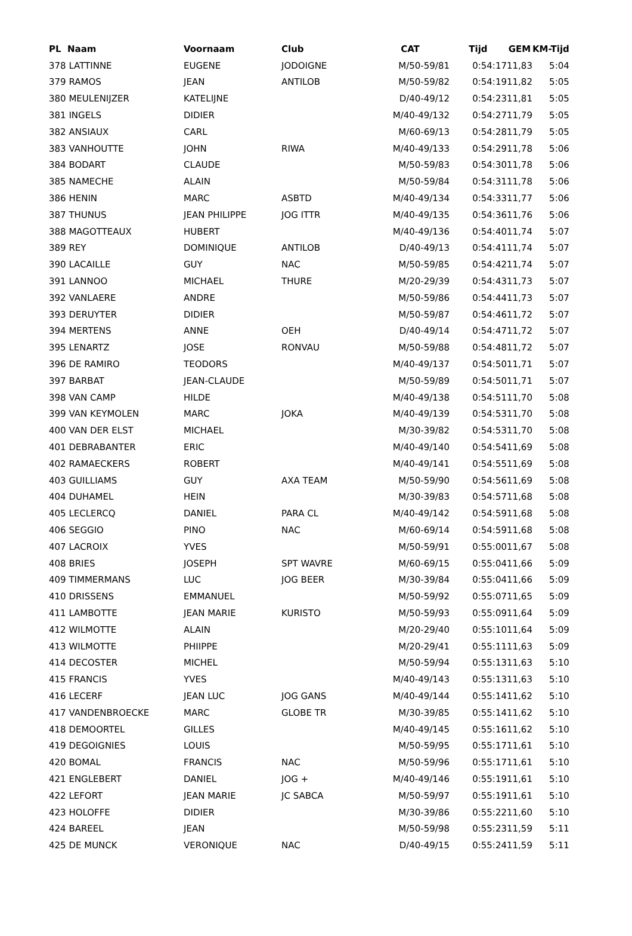| PL Naam | Voornaam | Club | CAT | Tijd | GEM | KM-Tijd |
| --- | --- | --- | --- | --- | --- | --- |
| 378 LATTINNE | EUGENE | JODOIGNE | M/50-59/81 | 0:54:17 | 11,83 | 5:04 |
| 379 RAMOS | JEAN | ANTILOB | M/50-59/82 | 0:54:19 | 11,82 | 5:05 |
| 380 MEULENIJZER | KATELIJNE | | D/40-49/12 | 0:54:23 | 11,81 | 5:05 |
| 381 INGELS | DIDIER | | M/40-49/132 | 0:54:27 | 11,79 | 5:05 |
| 382 ANSIAUX | CARL | | M/60-69/13 | 0:54:28 | 11,79 | 5:05 |
| 383 VANHOUTTE | JOHN | RIWA | M/40-49/133 | 0:54:29 | 11,78 | 5:06 |
| 384 BODART | CLAUDE | | M/50-59/83 | 0:54:30 | 11,78 | 5:06 |
| 385 NAMECHE | ALAIN | | M/50-59/84 | 0:54:31 | 11,78 | 5:06 |
| 386 HENIN | MARC | ASBTD | M/40-49/134 | 0:54:33 | 11,77 | 5:06 |
| 387 THUNUS | JEAN PHILIPPE | JOG ITTR | M/40-49/135 | 0:54:36 | 11,76 | 5:06 |
| 388 MAGOTTEAUX | HUBERT | | M/40-49/136 | 0:54:40 | 11,74 | 5:07 |
| 389 REY | DOMINIQUE | ANTILOB | D/40-49/13 | 0:54:41 | 11,74 | 5:07 |
| 390 LACAILLE | GUY | NAC | M/50-59/85 | 0:54:42 | 11,74 | 5:07 |
| 391 LANNOO | MICHAEL | THURE | M/20-29/39 | 0:54:43 | 11,73 | 5:07 |
| 392 VANLAERE | ANDRE | | M/50-59/86 | 0:54:44 | 11,73 | 5:07 |
| 393 DERUYTER | DIDIER | | M/50-59/87 | 0:54:46 | 11,72 | 5:07 |
| 394 MERTENS | ANNE | OEH | D/40-49/14 | 0:54:47 | 11,72 | 5:07 |
| 395 LENARTZ | JOSE | RONVAU | M/50-59/88 | 0:54:48 | 11,72 | 5:07 |
| 396 DE RAMIRO | TEODORS | | M/40-49/137 | 0:54:50 | 11,71 | 5:07 |
| 397 BARBAT | JEAN-CLAUDE | | M/50-59/89 | 0:54:50 | 11,71 | 5:07 |
| 398 VAN CAMP | HILDE | | M/40-49/138 | 0:54:51 | 11,70 | 5:08 |
| 399 VAN KEYMOLEN | MARC | JOKA | M/40-49/139 | 0:54:53 | 11,70 | 5:08 |
| 400 VAN DER ELST | MICHAEL | | M/30-39/82 | 0:54:53 | 11,70 | 5:08 |
| 401 DEBRABANTER | ERIC | | M/40-49/140 | 0:54:54 | 11,69 | 5:08 |
| 402 RAMAECKERS | ROBERT | | M/40-49/141 | 0:54:55 | 11,69 | 5:08 |
| 403 GUILLIAMS | GUY | AXA TEAM | M/50-59/90 | 0:54:56 | 11,69 | 5:08 |
| 404 DUHAMEL | HEIN | | M/30-39/83 | 0:54:57 | 11,68 | 5:08 |
| 405 LECLERCQ | DANIEL | PARA CL | M/40-49/142 | 0:54:59 | 11,68 | 5:08 |
| 406 SEGGIO | PINO | NAC | M/60-69/14 | 0:54:59 | 11,68 | 5:08 |
| 407 LACROIX | YVES | | M/50-59/91 | 0:55:00 | 11,67 | 5:08 |
| 408 BRIES | JOSEPH | SPT WAVRE | M/60-69/15 | 0:55:04 | 11,66 | 5:09 |
| 409 TIMMERMANS | LUC | JOG BEER | M/30-39/84 | 0:55:04 | 11,66 | 5:09 |
| 410 DRISSENS | EMMANUEL | | M/50-59/92 | 0:55:07 | 11,65 | 5:09 |
| 411 LAMBOTTE | JEAN MARIE | KURISTO | M/50-59/93 | 0:55:09 | 11,64 | 5:09 |
| 412 WILMOTTE | ALAIN | | M/20-29/40 | 0:55:10 | 11,64 | 5:09 |
| 413 WILMOTTE | PHIIPPE | | M/20-29/41 | 0:55:11 | 11,63 | 5:09 |
| 414 DECOSTER | MICHEL | | M/50-59/94 | 0:55:13 | 11,63 | 5:10 |
| 415 FRANCIS | YVES | | M/40-49/143 | 0:55:13 | 11,63 | 5:10 |
| 416 LECERF | JEAN LUC | JOG GANS | M/40-49/144 | 0:55:14 | 11,62 | 5:10 |
| 417 VANDENBROECKE | MARC | GLOBE TR | M/30-39/85 | 0:55:14 | 11,62 | 5:10 |
| 418 DEMOORTEL | GILLES | | M/40-49/145 | 0:55:16 | 11,62 | 5:10 |
| 419 DEGOIGNIES | LOUIS | | M/50-59/95 | 0:55:17 | 11,61 | 5:10 |
| 420 BOMAL | FRANCIS | NAC | M/50-59/96 | 0:55:17 | 11,61 | 5:10 |
| 421 ENGLEBERT | DANIEL | JOG + | M/40-49/146 | 0:55:19 | 11,61 | 5:10 |
| 422 LEFORT | JEAN MARIE | JC SABCA | M/50-59/97 | 0:55:19 | 11,61 | 5:10 |
| 423 HOLOFFE | DIDIER | | M/30-39/86 | 0:55:22 | 11,60 | 5:10 |
| 424 BAREEL | JEAN | | M/50-59/98 | 0:55:23 | 11,59 | 5:11 |
| 425 DE MUNCK | VERONIQUE | NAC | D/40-49/15 | 0:55:24 | 11,59 | 5:11 |